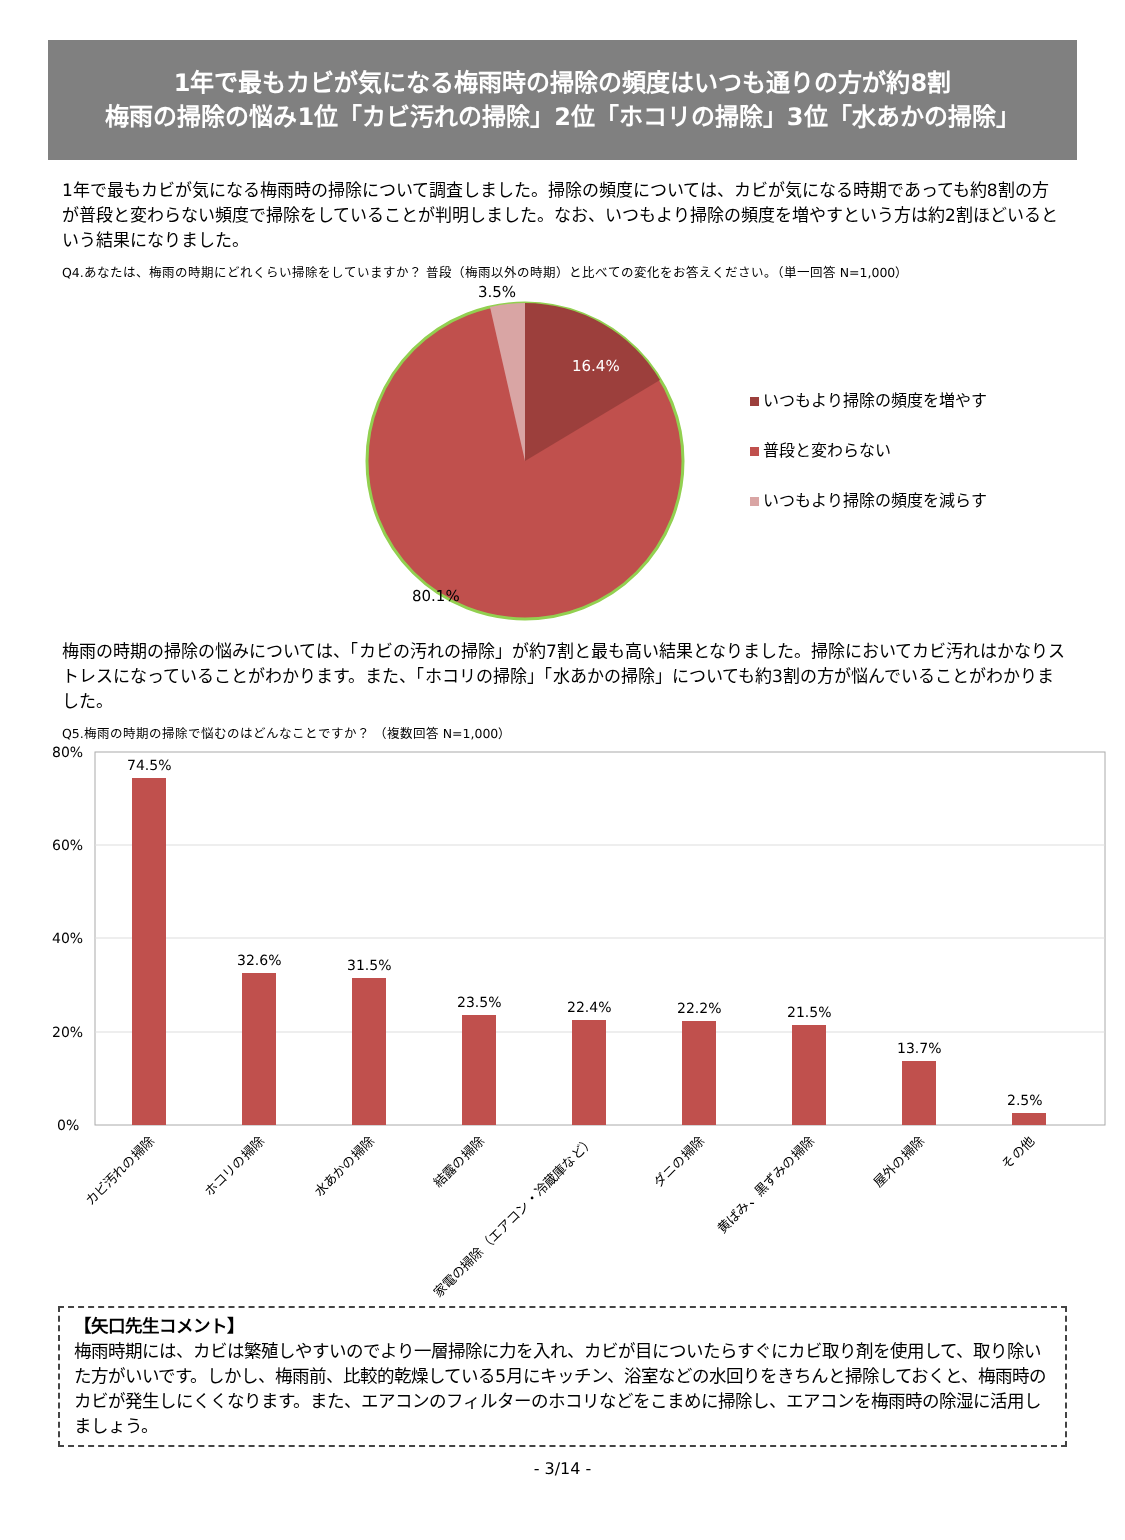1年で最もカビが気になる梅雨時の掃除の頻度はいつも通りの方が約8割
梅雨の掃除の悩み1位「カビ汚れの掃除」2位「ホコリの掃除」3位「水あかの掃除」
1年で最もカビが気になる梅雨時の掃除について調査しました。掃除の頻度については、カビが気になる時期であっても約8割の方が普段と変わらない頻度で掃除をしていることが判明しました。なお、いつもより掃除の頻度を増やすという方は約2割ほどいるという結果になりました。
Q4.あなたは、梅雨の時期にどれくらい掃除をしていますか？ 普段（梅雨以外の時期）と比べての変化をお答えください。（単一回答 N=1,000）
3.5%
16.4%
80.1%
いつもより掃除の頻度を増やす
普段と変わらない
いつもより掃除の頻度を減らす
梅雨の時期の掃除の悩みについては、「カビの汚れの掃除」が約7割と最も高い結果となりました。掃除においてカビ汚れはかなりストレスになっていることがわかります。また、「ホコリの掃除」「水あかの掃除」についても約3割の方が悩んでいることがわかりました。
Q5.梅雨の時期の掃除で悩むのはどんなことですか？ （複数回答 N=1,000）
80%
60%
40%
20%
0%
74.5%
32.6%
31.5%
23.5%
22.4%
22.2%
21.5%
13.7%
2.5%
カビ汚れの掃除
ホコリの掃除
水あかの掃除
結露の掃除
家電の掃除（エアコン・冷蔵庫など）
ダニの掃除
黄ばみ、黒ずみの掃除
屋外の掃除
その他
【矢口先生コメント】
梅雨時期には、カビは繁殖しやすいのでより一層掃除に力を入れ、カビが目についたらすぐにカビ取り剤を使用して、取り除いた方がいいです。しかし、梅雨前、比較的乾燥している5月にキッチン、浴室などの水回りをきちんと掃除しておくと、梅雨時のカビが発生しにくくなります。また、エアコンのフィルターのホコリなどをこまめに掃除し、エアコンを梅雨時の除湿に活用しましょう。
- 3/14 -